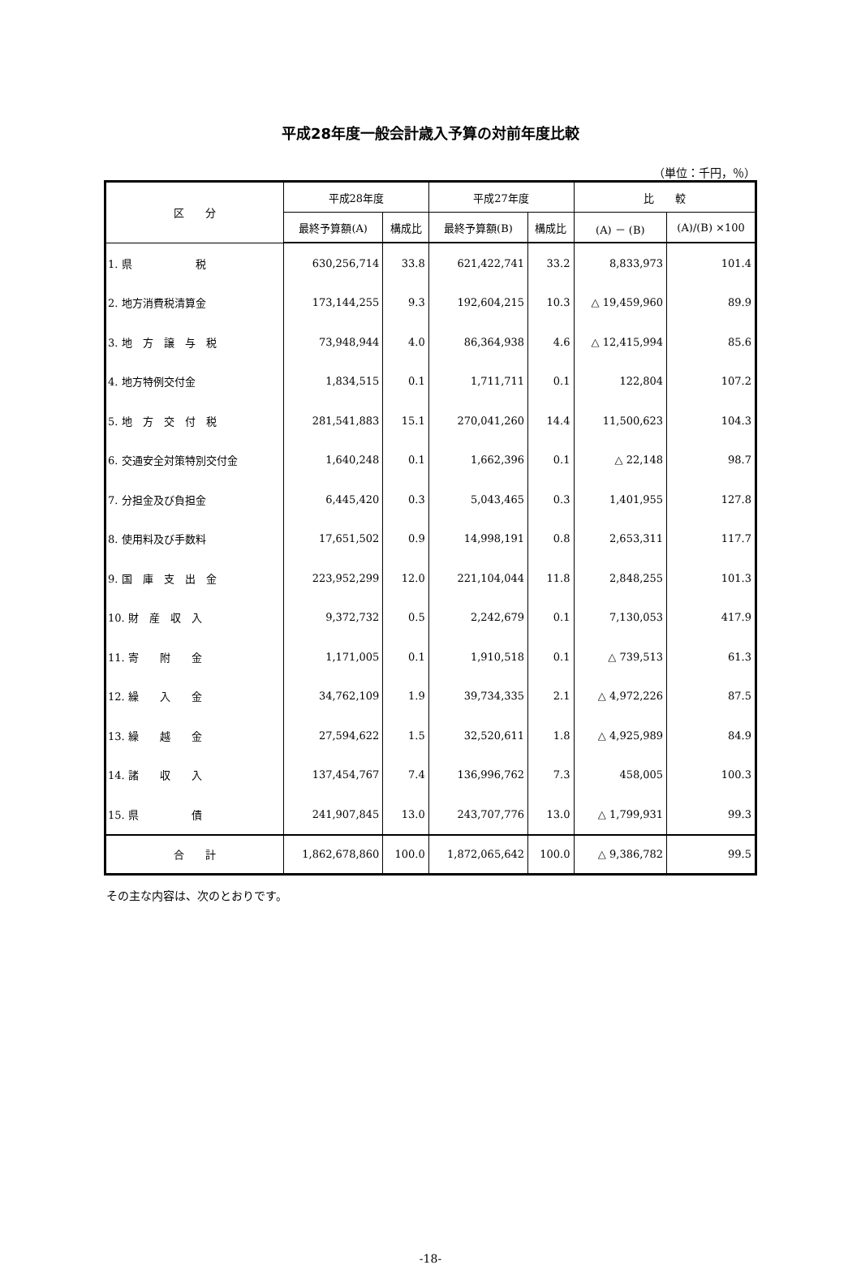平成28年度一般会計歳入予算の対前年度比較
（単位：千円，％）
| 区 分 | 平成28年度 | | 平成27年度 | | 比 較 | |
| --- | --- | --- | --- | --- | --- | --- |
| | 最終予算額(A) | 構成比 | 最終予算額(B) | 構成比 | (A) － (B) | (A)/(B) ×100 |
| 1. 県 税 | 630,256,714 | 33.8 | 621,422,741 | 33.2 | 8,833,973 | 101.4 |
| 2. 地方消費税清算金 | 173,144,255 | 9.3 | 192,604,215 | 10.3 | △ 19,459,960 | 89.9 |
| 3. 地 方 譲 与 税 | 73,948,944 | 4.0 | 86,364,938 | 4.6 | △ 12,415,994 | 85.6 |
| 4. 地方特例交付金 | 1,834,515 | 0.1 | 1,711,711 | 0.1 | 122,804 | 107.2 |
| 5. 地 方 交 付 税 | 281,541,883 | 15.1 | 270,041,260 | 14.4 | 11,500,623 | 104.3 |
| 6. 交通安全対策特別交付金 | 1,640,248 | 0.1 | 1,662,396 | 0.1 | △ 22,148 | 98.7 |
| 7. 分担金及び負担金 | 6,445,420 | 0.3 | 5,043,465 | 0.3 | 1,401,955 | 127.8 |
| 8. 使用料及び手数料 | 17,651,502 | 0.9 | 14,998,191 | 0.8 | 2,653,311 | 117.7 |
| 9. 国 庫 支 出 金 | 223,952,299 | 12.0 | 221,104,044 | 11.8 | 2,848,255 | 101.3 |
| 10. 財 産 収 入 | 9,372,732 | 0.5 | 2,242,679 | 0.1 | 7,130,053 | 417.9 |
| 11. 寄 附 金 | 1,171,005 | 0.1 | 1,910,518 | 0.1 | △ 739,513 | 61.3 |
| 12. 繰 入 金 | 34,762,109 | 1.9 | 39,734,335 | 2.1 | △ 4,972,226 | 87.5 |
| 13. 繰 越 金 | 27,594,622 | 1.5 | 32,520,611 | 1.8 | △ 4,925,989 | 84.9 |
| 14. 諸 収 入 | 137,454,767 | 7.4 | 136,996,762 | 7.3 | 458,005 | 100.3 |
| 15. 県 債 | 241,907,845 | 13.0 | 243,707,776 | 13.0 | △ 1,799,931 | 99.3 |
| 合 計 | 1,862,678,860 | 100.0 | 1,872,065,642 | 100.0 | △ 9,386,782 | 99.5 |
その主な内容は、次のとおりです。
-18-